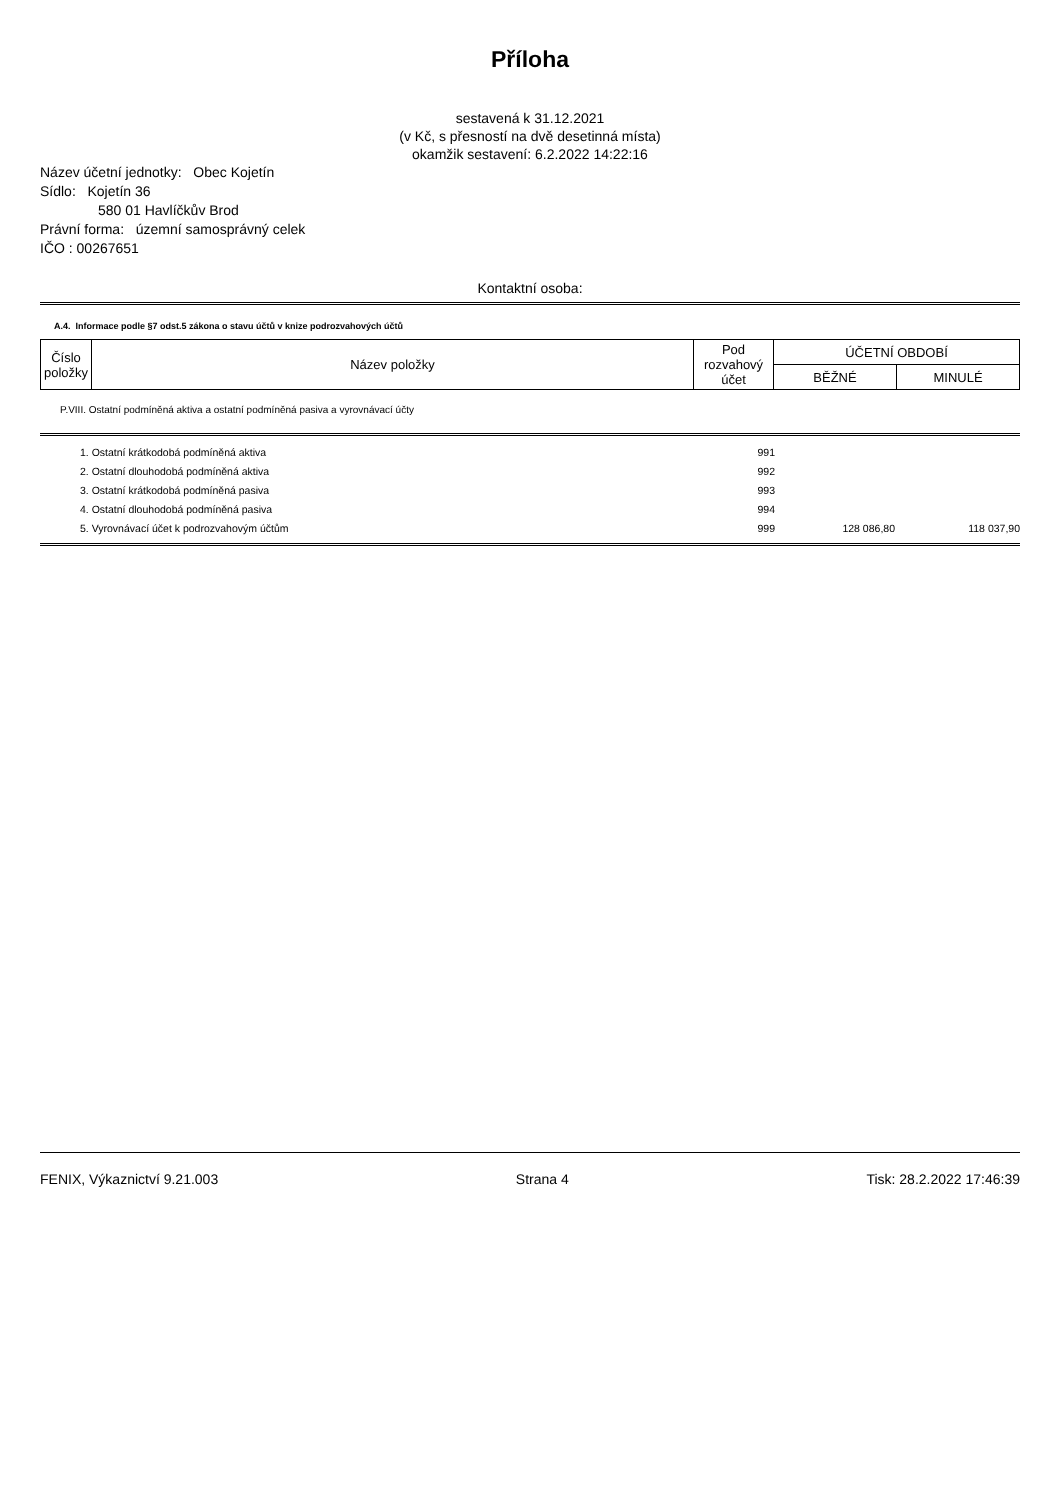Příloha
sestavená k 31.12.2021
(v Kč, s přesností na dvě desetinná místa)
okamžik sestavení: 6.2.2022 14:22:16
Název účetní jednotky: Obec Kojetín
Sídlo: Kojetín 36
580 01 Havlíčkův Brod
Právní forma: územní samosprávný celek
IČO : 00267651
Kontaktní osoba:
A.4. Informace podle §7 odst.5 zákona o stavu účtů v knize podrozvahových účtů
| Číslo položky | Název položky | Pod rozvahový účet | ÚČETNÍ OBDOBÍ | |
| | | | BĚŽNÉ | MINULÉ |
P.VIII. Ostatní podmíněná aktiva a ostatní podmíněná pasiva a vyrovnávací účty
| 1. Ostatní krátkodobá podmíněná aktiva | 991 | | |
| 2. Ostatní dlouhodobá podmíněná aktiva | 992 | | |
| 3. Ostatní krátkodobá podmíněná pasiva | 993 | | |
| 4. Ostatní dlouhodobá podmíněná pasiva | 994 | | |
| 5. Vyrovnávací účet k podrozvahovým účtům | 999 | 128 086,80 | 118 037,90 |
FENIX, Výkaznictví 9.21.003 Strana 4 Tisk: 28.2.2022 17:46:39